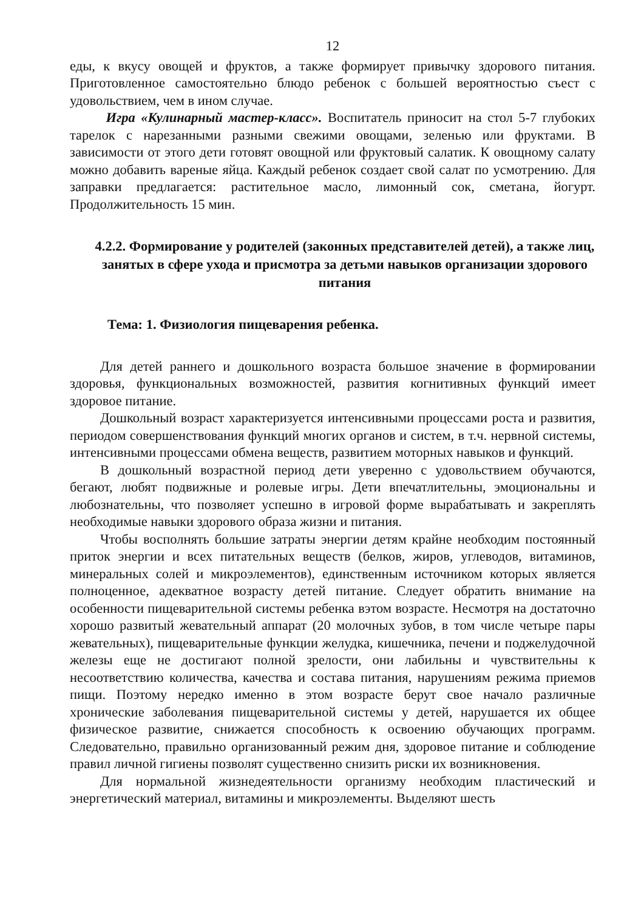12
еды, к вкусу овощей и фруктов, а также формирует привычку здорового питания. Приготовленное самостоятельно блюдо ребенок с большей вероятностью съест с удовольствием, чем в ином случае.
Игра «Кулинарный мастер-класс». Воспитатель приносит на стол 5-7 глубоких тарелок с нарезанными разными свежими овощами, зеленью или фруктами. В зависимости от этого дети готовят овощной или фруктовый салатик. К овощному салату можно добавить вареные яйца. Каждый ребенок создает свой салат по усмотрению. Для заправки предлагается: растительное масло, лимонный сок, сметана, йогурт. Продолжительность 15 мин.
4.2.2. Формирование у родителей (законных представителей детей), а также лиц, занятых в сфере ухода и присмотра за детьми навыков организации здорового питания
Тема: 1. Физиология пищеварения ребенка.
Для детей раннего и дошкольного возраста большое значение в формировании здоровья, функциональных возможностей, развития когнитивных функций имеет здоровое питание.
Дошкольный возраст характеризуется интенсивными процессами роста и развития, периодом совершенствования функций многих органов и систем, в т.ч. нервной системы, интенсивными процессами обмена веществ, развитием моторных навыков и функций.
В дошкольный возрастной период дети уверенно с удовольствием обучаются, бегают, любят подвижные и ролевые игры. Дети впечатлительны, эмоциональны и любознательны, что позволяет успешно в игровой форме вырабатывать и закреплять необходимые навыки здорового образа жизни и питания.
Чтобы восполнять большие затраты энергии детям крайне необходим постоянный приток энергии и всех питательных веществ (белков, жиров, углеводов, витаминов, минеральных солей и микроэлементов), единственным источником которых является полноценное, адекватное возрасту детей питание. Следует обратить внимание на особенности пищеварительной системы ребенка вэтом возрасте. Несмотря на достаточно хорошо развитый жевательный аппарат (20 молочных зубов, в том числе четыре пары жевательных), пищеварительные функции желудка, кишечника, печени и поджелудочной железы еще не достигают полной зрелости, они лабильны и чувствительны к несоответствию количества, качества и состава питания, нарушениям режима приемов пищи. Поэтому нередко именно в этом возрасте берут свое начало различные хронические заболевания пищеварительной системы у детей, нарушается их общее физическое развитие, снижается способность к освоению обучающих программ. Следовательно, правильно организованный режим дня, здоровое питание и соблюдение правил личной гигиены позволят существенно снизить риски их возникновения.
Для нормальной жизнедеятельности организму необходим пластический и энергетический материал, витамины и микроэлементы. Выделяют шесть